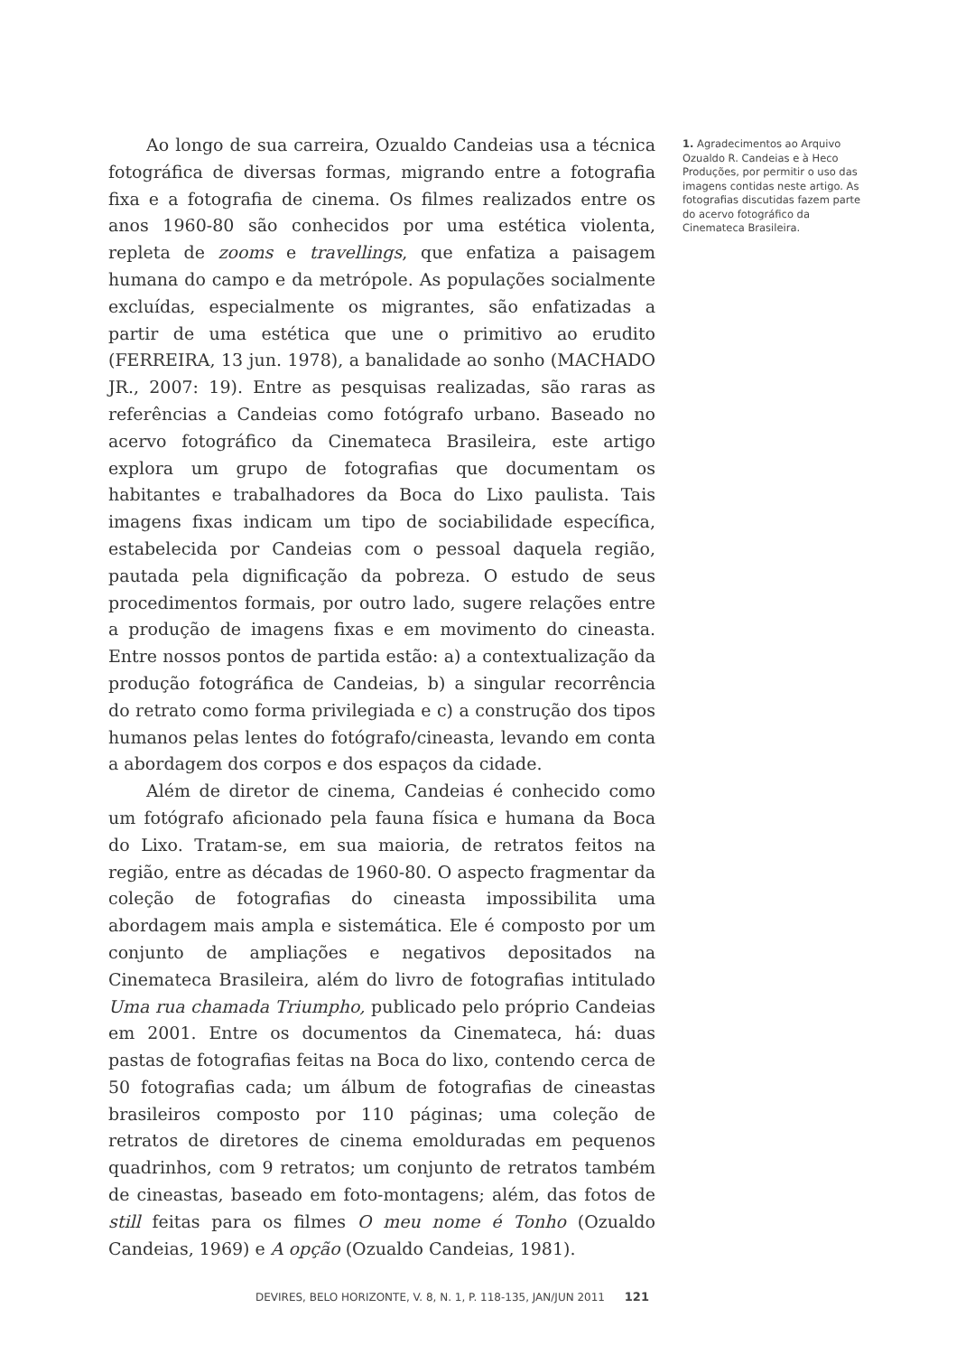Ao longo de sua carreira, Ozualdo Candeias usa a técnica fotográfica de diversas formas, migrando entre a fotografia fixa e a fotografia de cinema. Os filmes realizados entre os anos 1960-80 são conhecidos por uma estética violenta, repleta de zooms e travellings, que enfatiza a paisagem humana do campo e da metrópole. As populações socialmente excluídas, especialmente os migrantes, são enfatizadas a partir de uma estética que une o primitivo ao erudito (FERREIRA, 13 jun. 1978), a banalidade ao sonho (MACHADO JR., 2007: 19). Entre as pesquisas realizadas, são raras as referências a Candeias como fotógrafo urbano. Baseado no acervo fotográfico da Cinemateca Brasileira, este artigo explora um grupo de fotografias que documentam os habitantes e trabalhadores da Boca do Lixo paulista. Tais imagens fixas indicam um tipo de sociabilidade específica, estabelecida por Candeias com o pessoal daquela região, pautada pela dignificação da pobreza. O estudo de seus procedimentos formais, por outro lado, sugere relações entre a produção de imagens fixas e em movimento do cineasta. Entre nossos pontos de partida estão: a) a contextualização da produção fotográfica de Candeias, b) a singular recorrência do retrato como forma privilegiada e c) a construção dos tipos humanos pelas lentes do fotógrafo/cineasta, levando em conta a abordagem dos corpos e dos espaços da cidade.
Além de diretor de cinema, Candeias é conhecido como um fotógrafo aficionado pela fauna física e humana da Boca do Lixo. Tratam-se, em sua maioria, de retratos feitos na região, entre as décadas de 1960-80. O aspecto fragmentar da coleção de fotografias do cineasta impossibilita uma abordagem mais ampla e sistemática. Ele é composto por um conjunto de ampliações e negativos depositados na Cinemateca Brasileira, além do livro de fotografias intitulado Uma rua chamada Triumpho, publicado pelo próprio Candeias em 2001. Entre os documentos da Cinemateca, há: duas pastas de fotografias feitas na Boca do lixo, contendo cerca de 50 fotografias cada; um álbum de fotografias de cineastas brasileiros composto por 110 páginas; uma coleção de retratos de diretores de cinema emolduradas em pequenos quadrinhos, com 9 retratos; um conjunto de retratos também de cineastas, baseado em foto-montagens; além, das fotos de still feitas para os filmes O meu nome é Tonho (Ozualdo Candeias, 1969) e A opção (Ozualdo Candeias, 1981).
1. Agradecimentos ao Arquivo Ozualdo R. Candeias e à Heco Produções, por permitir o uso das imagens contidas neste artigo. As fotografias discutidas fazem parte do acervo fotográfico da Cinemateca Brasileira.
DEVIRES, BELO HORIZONTE, V. 8, N. 1, P. 118-135, JAN/JUN 2011 121